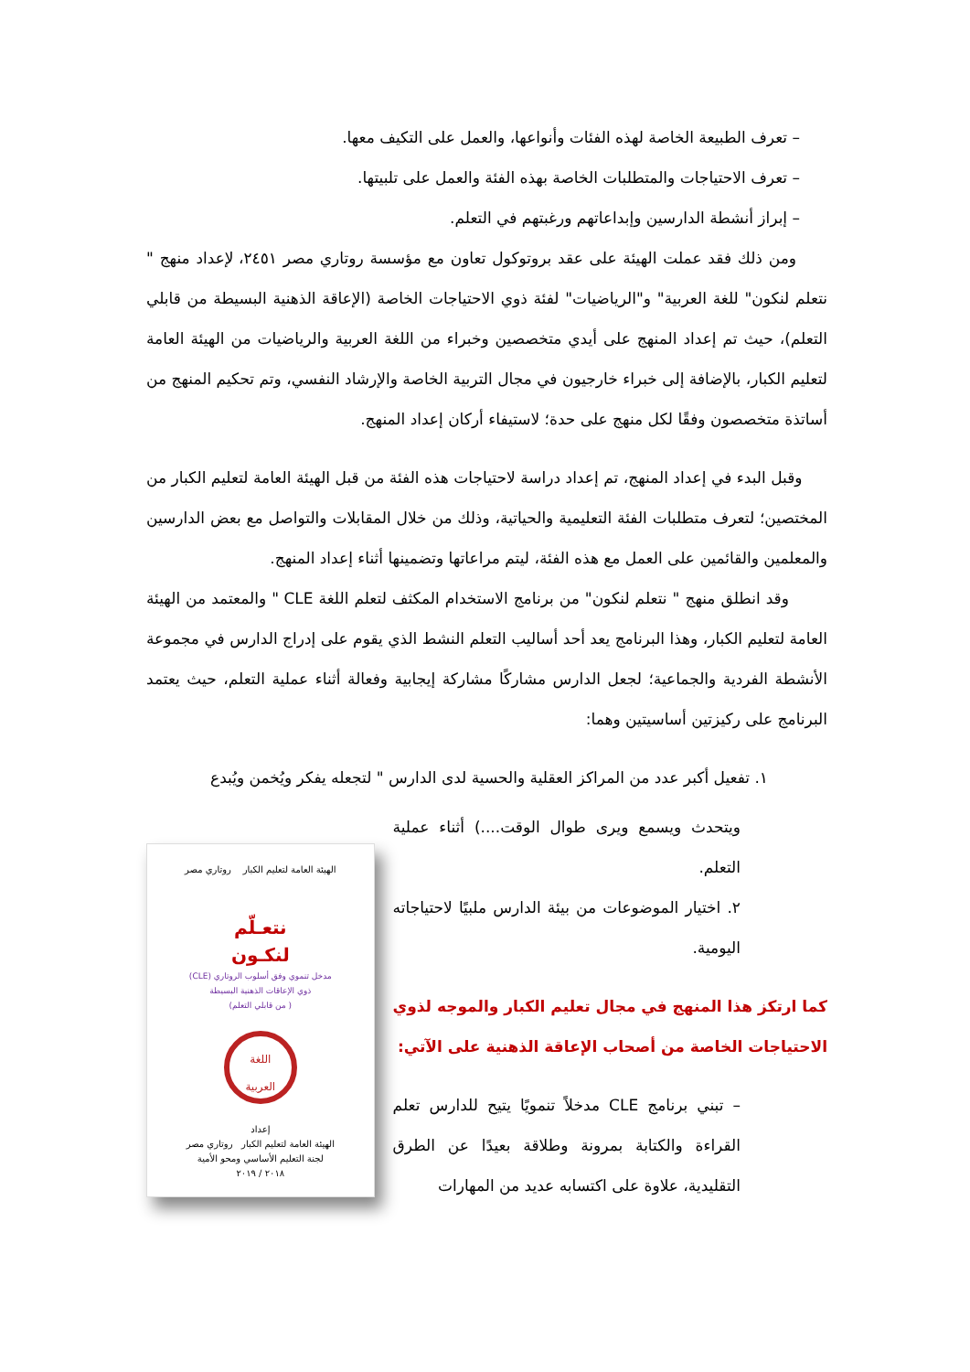– تعرف الطبيعة الخاصة لهذه الفئات وأنواعها، والعمل على التكيف معها.
– تعرف الاحتياجات والمتطلبات الخاصة بهذه الفئة والعمل على تلبيتها.
– إبراز أنشطة الدارسين وإبداعاتهم ورغبتهم في التعلم.
ومن ذلك فقد عملت الهيئة على عقد بروتوكول تعاون مع مؤسسة روتاري مصر ٢٤٥١، لإعداد منهج " نتعلم لنكون" للغة العربية" و"الرياضيات" لفئة ذوي الاحتياجات الخاصة (الإعاقة الذهنية البسيطة من قابلي التعلم)، حيث تم إعداد المنهج على أيدي متخصصين وخبراء من اللغة العربية والرياضيات من الهيئة العامة لتعليم الكبار، بالإضافة إلى خبراء خارجيون في مجال التربية الخاصة والإرشاد النفسي، وتم تحكيم المنهج من أساتذة متخصصون وفقًا لكل منهج على حدة؛ لاستيفاء أركان إعداد المنهج.
وقبل البدء في إعداد المنهج، تم إعداد دراسة لاحتياجات هذه الفئة من قبل الهيئة العامة لتعليم الكبار من المختصين؛ لتعرف متطلبات الفئة التعليمية والحياتية، وذلك من خلال المقابلات والتواصل مع بعض الدارسين والمعلمين والقائمين على العمل مع هذه الفئة، ليتم مراعاتها وتضمينها أثناء إعداد المنهج.
وقد انطلق منهج " نتعلم لنكون" من برنامج الاستخدام المكثف لتعلم اللغة CLE " والمعتمد من الهيئة العامة لتعليم الكبار، وهذا البرنامج يعد أحد أساليب التعلم النشط الذي يقوم على إدراج الدارس في مجموعة الأنشطة الفردية والجماعية؛ لجعل الدارس مشاركًا مشاركة إيجابية وفعالة أثناء عملية التعلم، حيث يعتمد البرنامج على ركيزتين أساسيتين وهما:
١. تفعيل أكبر عدد من المراكز العقلية والحسية لدى الدارس " لتجعله يفكر ويُخمن ويُبدع
ويتحدث ويسمع ويرى طوال الوقت....) أثناء عملية التعلم.
٢. اختيار الموضوعات من بيئة الدارس ملبيًا لاحتياجاته اليومية.
كما ارتكز هذا المنهج في مجال تعليم الكبار والموجه لذوي الاحتياجات الخاصة من أصحاب الإعاقة الذهنية على الآتي:
– تبني برنامج CLE مدخلاً تنمويًا يتيح للدارس تعلم القراءة والكتابة بمرونة وطلاقة بعيدًا عن الطرق التقليدية، علاوة على اكتسابه عديد من المهارات
الهيئة العامة لتعليم الكبار روتاري مصر
نتعـلّم
لنكـون
مدخل تنموي وفق أسلوب الروتاري (CLE)
ذوي الإعاقات الذهنية البسيطة
( من قابلي التعلم)
اللغة
العربية
إعداد
الهيئة العامة لتعليم الكبار روتاري مصر
لجنة التعليم الأساسي ومحو الأمية
٢٠١٨ / ٢٠١٩